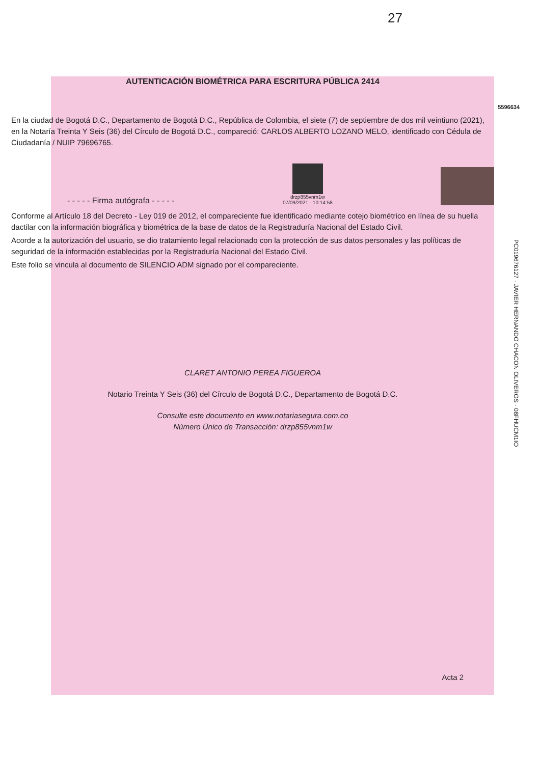27
AUTENTICACIÓN BIOMÉTRICA PARA ESCRITURA PÚBLICA 2414
5596634
En la ciudad de Bogotá D.C., Departamento de Bogotá D.C., República de Colombia, el siete (7) de septiembre de dos mil veintiuno (2021), en la Notaría Treinta Y Seis (36) del Círculo de Bogotá D.C., compareció: CARLOS ALBERTO LOZANO MELO, identificado con Cédula de Ciudadanía / NUIP 79696765.
- - - - - Firma autógrafa - - - - -
drzp855vnm1w
07/09/2021 - 10:14:58
Conforme al Artículo 18 del Decreto - Ley 019 de 2012, el compareciente fue identificado mediante cotejo biométrico en línea de su huella dactilar con la información biográfica y biométrica de la base de datos de la Registraduría Nacional del Estado Civil.
Acorde a la autorización del usuario, se dio tratamiento legal relacionado con la protección de sus datos personales y las políticas de seguridad de la información establecidas por la Registraduría Nacional del Estado Civil.
Este folio se vincula al documento de SILENCIO ADM signado por el compareciente.
CLARET ANTONIO PEREA FIGUEROA
Notario Treinta Y Seis (36) del Círculo de Bogotá D.C., Departamento de Bogotá D.C.
Consulte este documento en www.notariasegura.com.co
Número Único de Transacción: drzp855vnm1w
Acta 2
PC0196761​27 · JAVIER HERNANDO CHACON OLIVEROS · 08FHUCM1IO